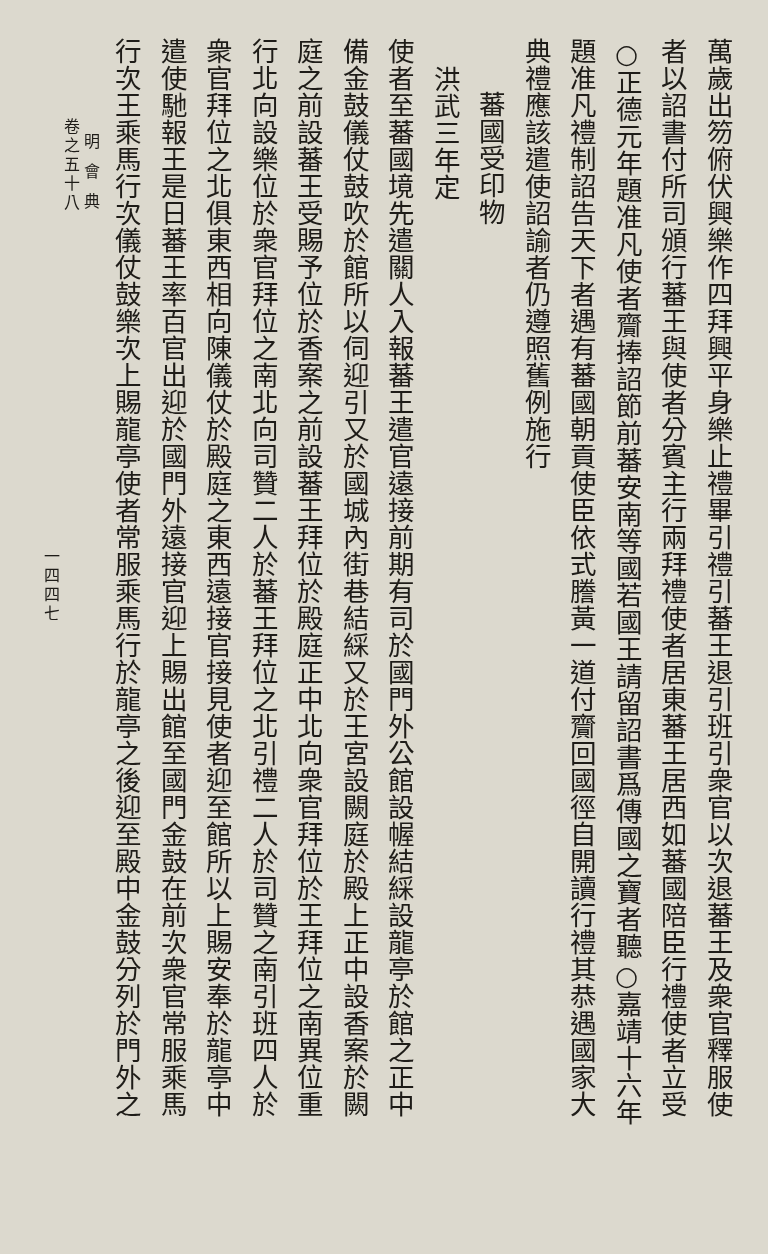萬歲出笏俯伏興樂作四拜興平身樂止禮畢引禮引蕃王退引班引衆官以次退蕃王及衆官釋服使
者以詔書付所司頒行蕃王與使者分賓主行兩拜禮使者居東蕃王居西如蕃國陪臣行禮使者立受
○正德元年題准凡使者齎捧詔節前蕃安南等國若國王請留詔書爲傳國之寶者聽○嘉靖十六年
題准凡禮制詔告天下者遇有蕃國朝貢使臣依式謄黃一道付齎回國徑自開讀行禮其恭遇國家大
典禮應該遣使詔諭者仍遵照舊例施行
蕃國受印物
洪武三年定
使者至蕃國境先遣關人入報蕃王遣官遠接前期有司於國門外公館設幄結綵設龍亭於館之正中
備金鼓儀仗鼓吹於館所以伺迎引又於國城內街巷結綵又於王宮設闕庭於殿上正中設香案於闕
庭之前設蕃王受賜予位於香案之前設蕃王拜位於殿庭正中北向衆官拜位於王拜位之南異位重
行北向設樂位於衆官拜位之南北向司贊二人於蕃王拜位之北引禮二人於司贊之南引班四人於
衆官拜位之北俱東西相向陳儀仗於殿庭之東西遠接官接見使者迎至館所以上賜安奉於龍亭中
遣使馳報王是日蕃王率百官出迎於國門外遠接官迎上賜出館至國門金鼓在前次衆官常服乘馬
行次王乘馬行次儀仗鼓樂次上賜龍亭使者常服乘馬行於龍亭之後迎至殿中金鼓分列於門外之
明會典
卷之五十八
一四四七